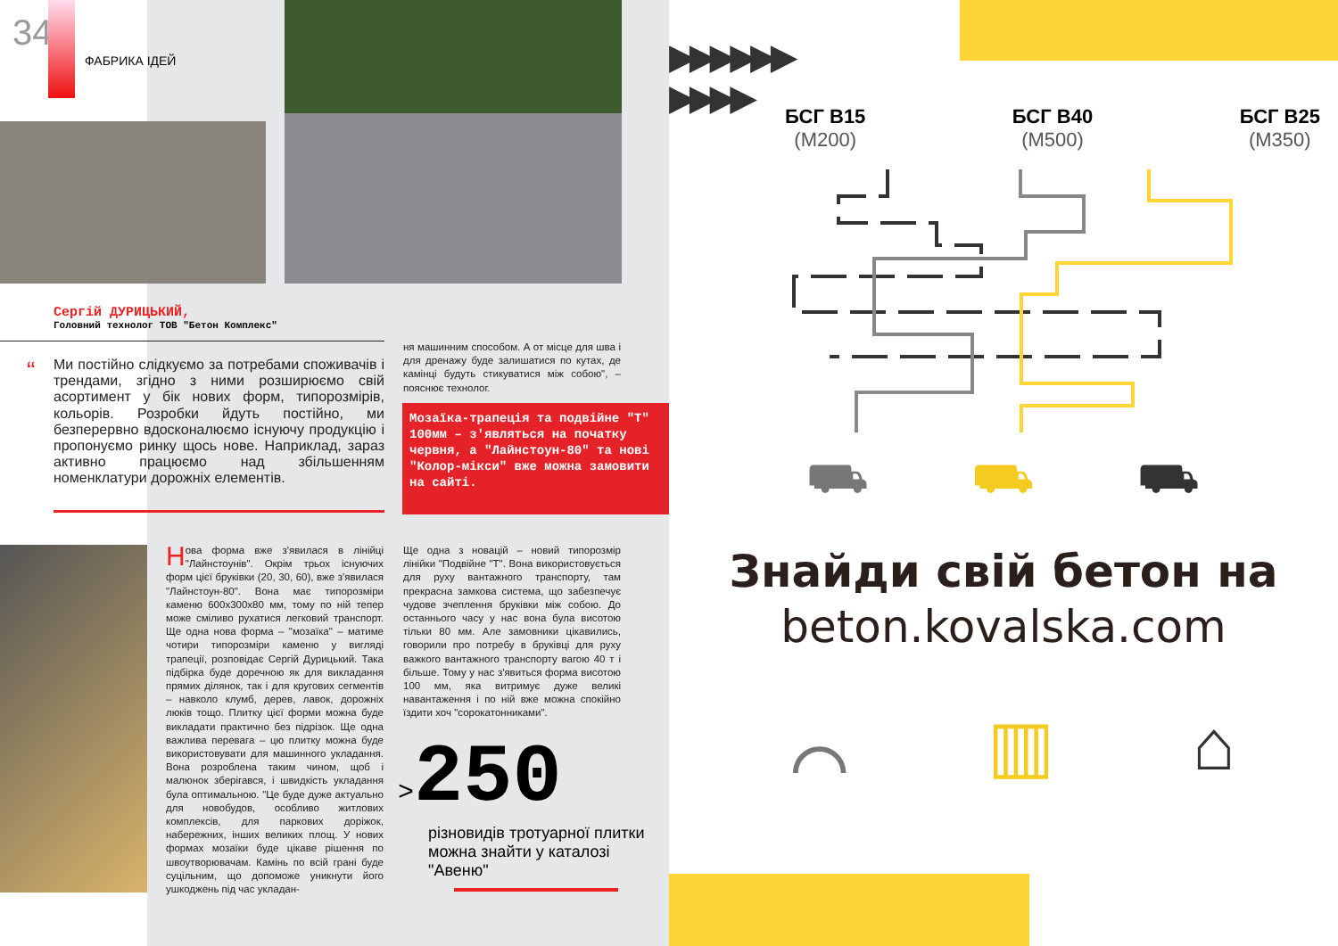34
ФАБРИКА ІДЕЙ
Сергій ДУРИЦЬКИЙ,
Головний технолог ТОВ "Бетон Комплекс"
“
Ми постійно слідкуємо за потребами споживачів і трендами, згідно з ними розширюємо свій асортимент у бік нових форм, типорозмірів, кольорів. Розробки йдуть постійно, ми безперервно вдосконалюємо існуючу продукцію і пропонуємо ринку щось нове. Наприклад, зараз активно працюємо над збільшенням номенклатури дорожніх елементів.
ня машинним способом. А от місце для шва і для дренажу буде залишатися по кутах, де камінці будуть стикуватися між собою", – пояснює технолог.
Мозаїка-трапеція та подвійне "Т" 100мм – з'являться на початку червня, а "Лайнстоун-80" та нові "Колор-мікси" вже можна замовити на сайті.
Нова форма вже з'явилася в лінійці "Лайнстоунів". Окрім трьох існуючих форм цієї бруківки (20, 30, 60), вже з'явилася "Лайнстоун-80". Вона має типорозміри каменю 600х300х80 мм, тому по ній тепер може сміливо рухатися легковий транспорт. Ще одна нова форма – "мозаїка" – матиме чотири типорозміри каменю у вигляді трапеції, розповідає Сергій Дурицький. Така підбірка буде доречною як для викладання прямих ділянок, так і для кругових сегментів – навколо клумб, дерев, лавок, дорожніх люків тощо. Плитку цієї форми можна буде викладати практично без підрізок. Ще одна важлива перевага – цю плитку можна буде використовувати для машинного укладання. Вона розроблена таким чином, щоб і малюнок зберігався, і швидкість укладання була оптимальною. "Це буде дуже актуально для новобудов, особливо житлових комплексів, для паркових доріжок, набережних, інших великих площ. У нових формах мозаїки буде цікаве рішення по швоутворювачам. Камінь по всій грані буде суцільним, що допоможе уникнути його ушкоджень під час укладан-
Ще одна з новацій – новий типорозмір лінійки "Подвійне "Т". Вона використовується для руху вантажного транспорту, там прекрасна замкова система, що забезпечує чудове зчеплення бруківки між собою. До останнього часу у нас вона була висотою тільки 80 мм. Але замовники цікавились, говорили про потребу в бруківці для руху важкого вантажного транспорту вагою 40 т і більше. Тому у нас з'явиться форма висотою 100 мм, яка витримує дуже великі навантаження і по ній вже можна спокійно їздити хоч "сорокатонниками".
>250
різновидів тротуарної плитки можна знайти у каталозі "Авеню"
▶▶▶▶▶▶
▶▶▶▶
БСГ В15
(М200)
БСГ В40
(М500)
БСГ В25
(М350)
⛟ ⛟ ⛟
Знайди свій бетон на
beton.kovalska.com
⌒ ▥ ⌂